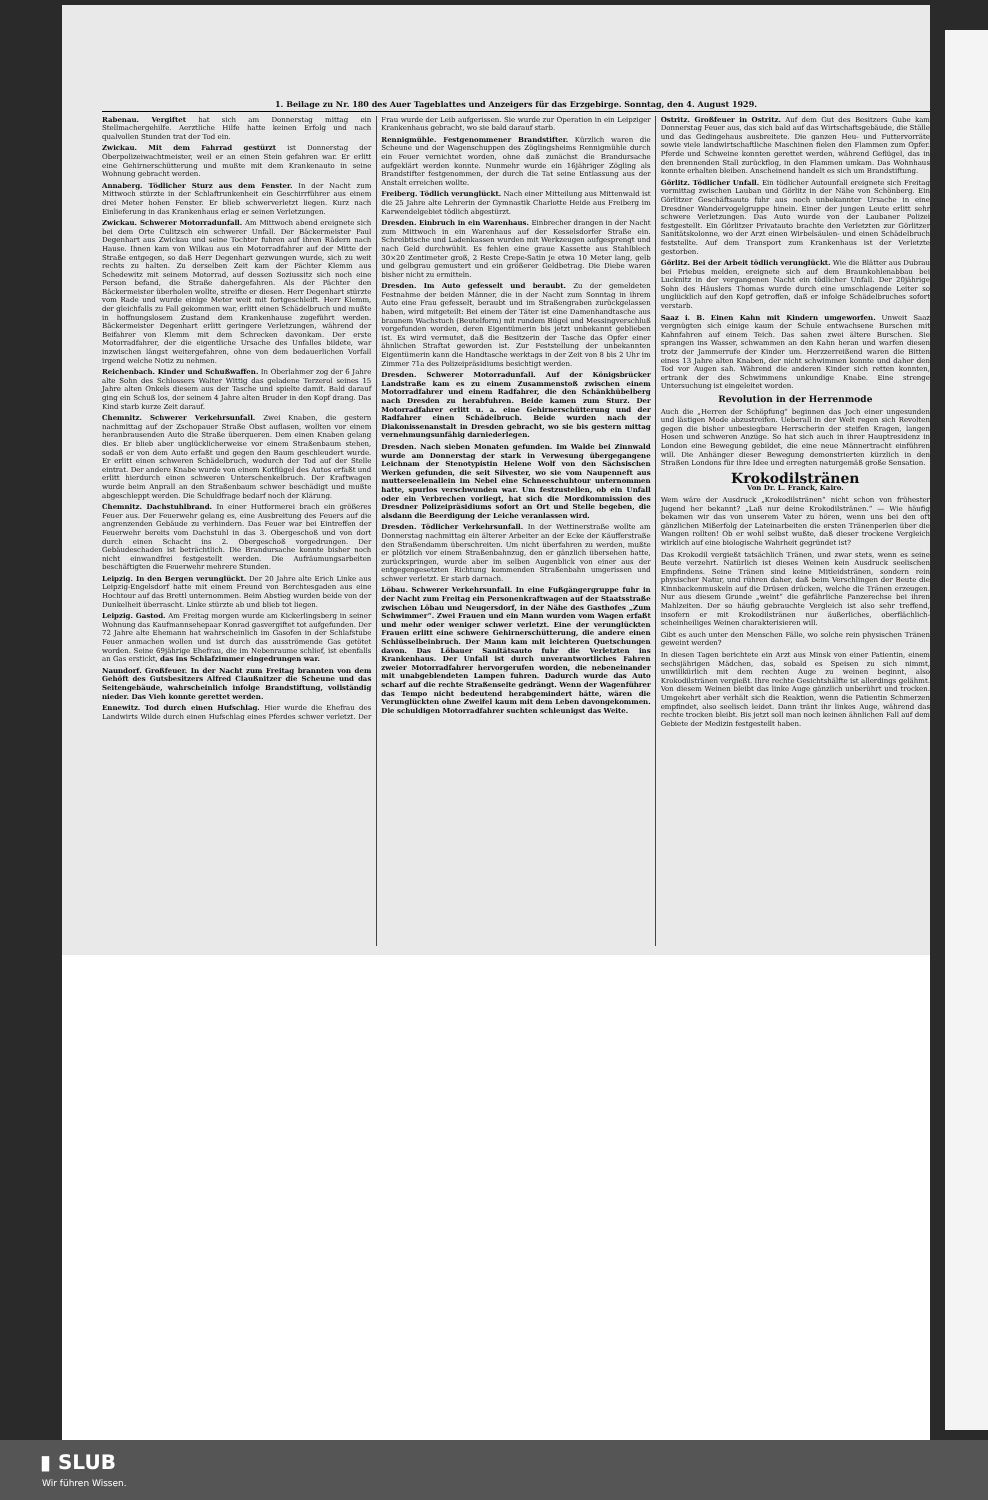1. Beilage zu Nr. 180 des Auer Tageblattes und Anzeigers für das Erzgebirge. Sonntag, den 4. August 1929.
Rabenau. Vergiftet hat sich am Donnerstag mittag ein Stellmachergehilfe. Aerztliche Hilfe hatte keinen Erfolg und nach qualvollen Stunden trat der Tod ein.
Zwickau. Mit dem Fahrrad gestürzt ist Donnerstag der Oberpolizeiwachtmeister, weil er an einen Stein gefahren war. Er erlitt eine Gehirnerschütterung und mußte mit dem Krankenauto in seine Wohnung gebracht werden.
Annaberg. Tödlicher Sturz aus dem Fenster. In der Nacht zum Mittwoch stürzte in der Schlaftrunkenheit ein Geschirrführer aus einem drei Meter hohen Fenster. Er blieb schwerverletzt liegen. Kurz nach Einlieferung in das Krankenhaus erlag er seinen Verletzungen.
Zwickau. Schwerer Motorradunfall. Am Mittwoch abend ereignete sich bei dem Orte Culitzsch ein schwerer Unfall. Der Bäckermeister Paul Degenhart aus Zwickau und seine Tochter fuhren auf ihren Rädern nach Hause. Ihnen kam von Wilkau aus ein Motorradfahrer auf der Mitte der Straße entgegen, so daß Herr Degenhart gezwungen wurde, sich zu weit rechts zu halten. Zu derselben Zeit kam der Pächter Klemm aus Schedewitz mit seinem Motorrad, auf dessen Soziussitz sich noch eine Person befand, die Straße dahergefahren. Als der Pächter den Bäckermeister überholen wollte, streifte er diesen. Herr Degenhart stürzte vom Rade und wurde einige Meter weit mit fortgeschleift. Herr Klemm, der gleichfalls zu Fall gekommen war, erlitt einen Schädelbruch und mußte in hoffnungslosem Zustand dem Krankenhause zugeführt werden. Bäckermeister Degenhart erlitt geringere Verletzungen, während der Beifahrer von Klemm mit dem Schrecken davonkam. Der erste Motorradfahrer, der die eigentliche Ursache des Unfalles bildete, war inzwischen längst weitergefahren, ohne von dem bedauerlichen Vorfall irgend welche Notiz zu nehmen.
Reichenbach. Kinder und Schußwaffen. In Oberlahmer zog der 6 Jahre alte Sohn des Schlossers Walter Wittig das geladene Terzerol seines 15 Jahre alten Onkels diesem aus der Tasche und spielte damit. Bald darauf ging ein Schuß los, der seinem 4 Jahre alten Bruder in den Kopf drang. Das Kind starb kurze Zeit darauf.
Chemnitz. Schwerer Verkehrsunfall. Zwei Knaben, die gestern nachmittag auf der Zschopauer Straße Obst auflasen, wollten vor einem heranbrausenden Auto die Straße überqueren. Dem einen Knaben gelang dies. Er blieb aber unglücklicherweise vor einem Straßenbaum stehen, sodaß er von dem Auto erfaßt und gegen den Baum geschleudert wurde. Er erlitt einen schweren Schädelbruch, wodurch der Tod auf der Stelle eintrat. Der andere Knabe wurde von einem Kotflügel des Autos erfaßt und erlitt hierdurch einen schweren Unterschenkelbruch. Der Kraftwagen wurde beim Anprall an den Straßenbaum schwer beschädigt und mußte abgeschleppt werden. Die Schuldfrage bedarf noch der Klärung.
Chemnitz. Dachstuhlbrand. In einer Hutformerei brach ein größeres Feuer aus. Der Feuerwehr gelang es, eine Ausbreitung des Feuers auf die angrenzenden Gebäude zu verhindern. Das Feuer war bei Eintreffen der Feuerwehr bereits vom Dachstuhl in das 3. Obergeschoß und von dort durch einen Schacht ins 2. Obergeschoß vorgedrungen. Der Gebäudeschaden ist beträchtlich. Die Brandursache konnte bisher noch nicht einwandfrei festgestellt werden. Die Aufräumungsarbeiten beschäftigten die Feuerwehr mehrere Stunden.
Leipzig. In den Bergen verunglückt. Der 20 Jahre alte Erich Linke aus Leipzig-Engelsdorf hatte mit einem Freund von Berchtesgaden aus eine Hochtour auf das Brettl unternommen. Beim Abstieg wurden beide von der Dunkelheit überrascht. Linke stürzte ab und blieb tot liegen.
Leipzig. Gastod. Am Freitag morgen wurde am Kickerlingsberg in seiner Wohnung das Kaufmannsehepaar Konrad gasvergiftet tot aufgefunden. Der 72 Jahre alte Ehemann hat wahrscheinlich im Gasofen in der Schlafstube Feuer anmachen wollen und ist durch das ausströmende Gas getötet worden. Seine 69jährige Ehefrau, die im Nebenraume schlief, ist ebenfalls an Gas erstickt, das ins Schlafzimmer eingedrungen war.
Naundorf. Großfeuer. In der Nacht zum Freitag brannten von dem Gehöft des Gutsbesitzers Alfred Claußnitzer die Scheune und das Seitengebäude, wahrscheinlich infolge Brandstiftung, vollständig nieder. Das Vieh konnte gerettet werden.
Ennewitz. Tod durch einen Hufschlag. Hier wurde die Ehefrau des Landwirts Wilde durch einen Hufschlag eines Pferdes schwer verletzt. Der Frau wurde der Leib aufgerissen. Sie wurde zur Operation in ein Leipziger Krankenhaus gebracht, wo sie bald darauf starb.
Rennigmühle. Festgenommener Brandstifter. Kürzlich waren die Scheune und der Wagenschuppen des Zöglingsheims Rennigmühle durch ein Feuer vernichtet worden, ohne daß zunächst die Brandursache aufgeklärt werden konnte. Nunmehr wurde ein 16jähriger Zögling als Brandstifter festgenommen, der durch die Tat seine Entlassung aus der Anstalt erreichen wollte.
Freiberg. Tödlich verunglückt. Nach einer Mitteilung aus Mittenwald ist die 25 Jahre alte Lehrerin der Gymnastik Charlotte Heide aus Freiberg im Karwendelgebiet tödlich abgestürzt.
Dresden. Einbruch in ein Warenhaus. Einbrecher drangen in der Nacht zum Mittwoch in ein Warenhaus auf der Kesselsdorfer Straße ein. Schreibtische und Ladenkassen wurden mit Werkzeugen aufgesprengt und nach Geld durchwühlt. Es fehlen eine graue Kassette aus Stahlblech 30×20 Zentimeter groß, 2 Reste Crepe-Satin je etwa 10 Meter lang, gelb und gelbgrau gemustert und ein größerer Geldbetrag. Die Diebe waren bisher nicht zu ermitteln.
Dresden. Im Auto gefesselt und beraubt. Zu der gemeldeten Festnahme der beiden Männer, die in der Nacht zum Sonntag in ihrem Auto eine Frau gefesselt, beraubt und im Straßengraben zurückgelassen haben, wird mitgeteilt: Bei einem der Täter ist eine Damenhandtasche aus braunem Wachstuch (Beutelform) mit rundem Bügel und Messingverschluß vorgefunden worden, deren Eigentümerin bis jetzt unbekannt geblieben ist. Es wird vermutet, daß die Besitzerin der Tasche das Opfer einer ähnlichen Straftat geworden ist. Zur Feststellung der unbekannten Eigentümerin kann die Handtasche werktags in der Zeit von 8 bis 2 Uhr im Zimmer 71a des Polizeipräsidiums besichtigt werden.
Dresden. Schwerer Motorradunfall. Auf der Königsbrücker Landstraße kam es zu einem Zusammenstoß zwischen einem Motorradfahrer und einem Radfahrer, die den Schänkhübelberg nach Dresden zu herabfuhren. Beide kamen zum Sturz. Der Motorradfahrer erlitt u. a. eine Gehirnerschütterung und der Radfahrer einen Schädelbruch. Beide wurden nach der Diakonissenanstalt in Dresden gebracht, wo sie bis gestern mittag vernehmungsunfähig darniederlegen.
Dresden. Nach sieben Monaten gefunden. Im Walde bei Zinnwald wurde am Donnerstag der stark in Verwesung übergegangene Leichnam der Stenotypistin Helene Wolf von den Sächsischen Werken gefunden, die seit Silvester, wo sie vom Naupenneft aus mutterseelenallein im Nebel eine Schneeschuhtour unternommen hatte, spurlos verschwunden war. Um festzustellen, ob ein Unfall oder ein Verbrechen vorliegt, hat sich die Mordkommission des Dresdner Polizeipräsidiums sofort an Ort und Stelle begeben, die alsdann die Beerdigung der Leiche veranlassen wird.
Dresden. Tödlicher Verkehrsunfall. In der Wettinerstraße wollte am Donnerstag nachmittag ein älterer Arbeiter an der Ecke der Käufferstraße den Straßendamm überschreiten. Um nicht überfahren zu werden, mußte er plötzlich vor einem Straßenbahnzug, den er gänzlich übersehen hatte, zurückspringen, wurde aber im selben Augenblick von einer aus der entgegengesetzten Richtung kommenden Straßenbahn umgerissen und schwer verletzt. Er starb darnach.
Löbau. Schwerer Verkehrsunfall. In eine Fußgängergruppe fuhr in der Nacht zum Freitag ein Personenkraftwagen auf der Staatsstraße zwischen Löbau und Neugersdorf, in der Nähe des Gasthofes „Zum Schwimmer“. Zwei Frauen und ein Mann wurden vom Wagen erfaßt und mehr oder weniger schwer verletzt. Eine der verunglückten Frauen erlitt eine schwere Gehirnerschütterung, die andere einen Schlüsselbeinbruch. Der Mann kam mit leichteren Quetschungen davon. Das Löbauer Sanitätsauto fuhr die Verletzten ins Krankenhaus. Der Unfall ist durch unverantwortliches Fahren zweier Motorradfahrer hervorgerufen worden, die nebeneinander mit unabgeblendeten Lampen fuhren. Dadurch wurde das Auto scharf auf die rechte Straßenseite gedrängt. Wenn der Wagenführer das Tempo nicht bedeutend herabgemindert hätte, wären die Verunglückten ohne Zweifel kaum mit dem Leben davongekommen. Die schuldigen Motorradfahrer suchten schleunigst das Weite.
Ostritz. Großfeuer in Ostritz. Auf dem Gut des Besitzers Gube kam Donnerstag Feuer aus, das sich bald auf das Wirtschaftsgebäude, die Ställe und das Gedingehaus ausbreitete. Die ganzen Heu- und Futtervorräte sowie viele landwirtschaftliche Maschinen fielen den Flammen zum Opfer. Pferde und Schweine konnten gerettet werden, während Geflügel, das in den brennenden Stall zurückflog, in den Flammen umkam. Das Wohnhaus konnte erhalten bleiben. Anscheinend handelt es sich um Brandstiftung.
Görlitz. Tödlicher Unfall. Ein tödlicher Autounfall ereignete sich Freitag vormittag zwischen Lauban und Görlitz in der Nähe von Schönberg. Ein Görlitzer Geschäftsauto fuhr aus noch unbekannter Ursache in eine Dresdner Wandervogelgruppe hinein. Einer der jungen Leute erlitt sehr schwere Verletzungen. Das Auto wurde von der Laubaner Polizei festgestellt. Ein Görlitzer Privatauto brachte den Verletzten zur Görlitzer Sanitätskolonne, wo der Arzt einen Wirbelsäulen- und einen Schädelbruch feststellte. Auf dem Transport zum Krankenhaus ist der Verletzte gestorben.
Görlitz. Bei der Arbeit tödlich verunglückt. Wie die Blätter aus Dubrau bei Priebus melden, ereignete sich auf dem Braunkohlenabbau bei Lucknitz in der vergangenen Nacht ein tödlicher Unfall. Der 20jährige Sohn des Häuslers Thomas wurde durch eine umschlagende Leiter so unglücklich auf den Kopf getroffen, daß er infolge Schädelbruches sofort verstarb.
Saaz i. B. Einen Kahn mit Kindern umgeworfen. Unweit Saaz vergnügten sich einige kaum der Schule entwachsene Burschen mit Kahnfahren auf einem Teich. Das sahen zwei ältere Burschen. Sie sprangen ins Wasser, schwammen an den Kahn heran und warfen diesen trotz der Jammerrufe der Kinder um. Herzzerreißend waren die Bitten eines 13 Jahre alten Knaben, der nicht schwimmen konnte und daher den Tod vor Augen sah. Während die anderen Kinder sich retten konnten, ertrank der des Schwimmens unkundige Knabe. Eine strenge Untersuchung ist eingeleitet worden.
Revolution in der Herrenmode
Auch die „Herren der Schöpfung“ beginnen das Joch einer ungesunden und lästigen Mode abzustreifen. Ueberall in der Welt regen sich Revolten gegen die bisher unbesiegbare Herrscherin der steifen Kragen, langen Hosen und schweren Anzüge. So hat sich auch in ihrer Hauptresidenz in London eine Bewegung gebildet, die eine neue Männertracht einführen will. Die Anhänger dieser Bewegung demonstrierten kürzlich in den Straßen Londons für ihre Idee und erregten naturgemäß große Sensation.
Krokodilstränen
Von Dr. L. Franck, Kairo.
Wem wäre der Ausdruck „Krokodilstränen“ nicht schon von frühester Jugend her bekannt? „Laß nur deine Krokodilstränen.“ — Wie häufig bekamen wir das von unserem Vater zu hören, wenn uns bei den oft gänzlichen Mißerfolg der Lateinarbeiten die ersten Tränenperlen über die Wangen rollten! Ob er wohl selbst wußte, daß dieser trockene Vergleich wirklich auf eine biologische Wahrheit gegründet ist?
Das Krokodil vergießt tatsächlich Tränen, und zwar stets, wenn es seine Beute verzehrt. Natürlich ist dieses Weinen kein Ausdruck seelischen Empfindens. Seine Tränen sind keine Mitleidstränen, sondern rein physischer Natur, und rühren daher, daß beim Verschlingen der Beute die Kinnbackenmuskeln auf die Drüsen drücken, welche die Tränen erzeugen. Nur aus diesem Grunde „weint“ die gefährliche Panzerechse bei ihren Mahlzeiten. Der so häufig gebrauchte Vergleich ist also sehr treffend, insofern er mit Krokodilstränen nur äußerliches, oberflächlich-scheinheiliges Weinen charakterisieren will.
Gibt es auch unter den Menschen Fälle, wo solche rein physischen Tränen geweint werden?
In diesen Tagen berichtete ein Arzt aus Minsk von einer Patientin, einem sechsjährigen Mädchen, das, sobald es Speisen zu sich nimmt, unwillkürlich mit dem rechten Auge zu weinen beginnt, also Krokodilstränen vergießt. Ihre rechte Gesichtshälfte ist allerdings gelähmt. Von diesem Weinen bleibt das linke Auge gänzlich unberührt und trocken. Umgekehrt aber verhält sich die Reaktion, wenn die Patientin Schmerzen empfindet, also seelisch leidet. Dann tränt ihr linkes Auge, während das rechte trocken bleibt. Bis jetzt soll man noch keinen ähnlichen Fall auf dem Gebiete der Medizin festgestellt haben.
▮ SLUB
Wir führen Wissen.